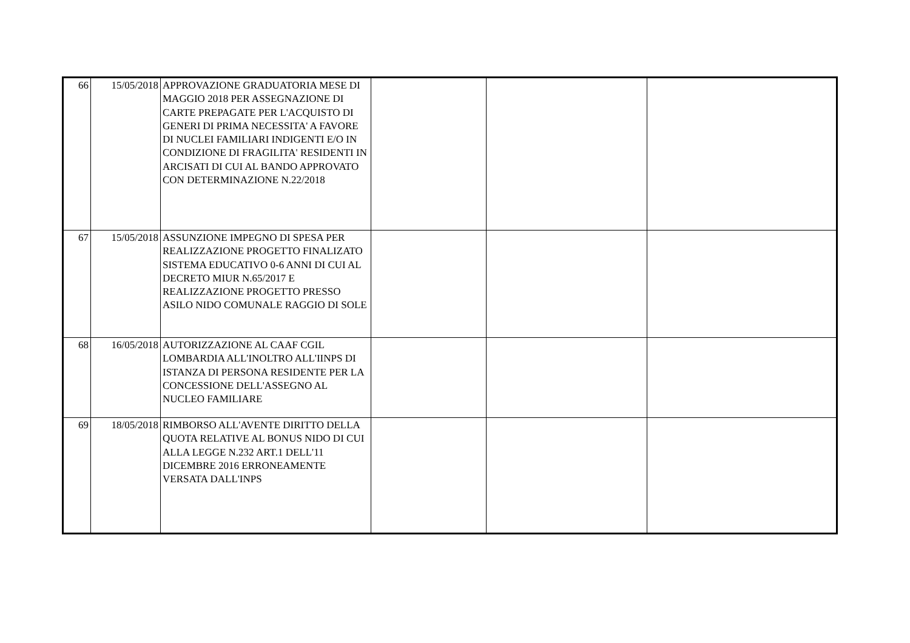| 66 | 15/05/2018 | APPROVAZIONE GRADUATORIA MESE DI MAGGIO 2018 PER ASSEGNAZIONE DI CARTE PREPAGATE PER L'ACQUISTO DI GENERI DI PRIMA NECESSITA' A FAVORE DI NUCLEI FAMILIARI INDIGENTI E/O IN CONDIZIONE DI FRAGILITA' RESIDENTI IN ARCISATI DI CUI AL BANDO APPROVATO CON DETERMINAZIONE N.22/2018 | | | |
| 67 | 15/05/2018 | ASSUNZIONE IMPEGNO DI SPESA PER REALIZZAZIONE PROGETTO FINALIZATO SISTEMA EDUCATIVO 0-6 ANNI DI CUI AL DECRETO MIUR N.65/2017 E REALIZZAZIONE PROGETTO PRESSO ASILO NIDO COMUNALE RAGGIO DI SOLE | | | |
| 68 | 16/05/2018 | AUTORIZZAZIONE AL CAAF CGIL LOMBARDIA ALL'INOLTRO ALL'IINPS DI ISTANZA DI PERSONA RESIDENTE PER LA CONCESSIONE DELL'ASSEGNO AL NUCLEO FAMILIARE | | | |
| 69 | 18/05/2018 | RIMBORSO ALL'AVENTE DIRITTO DELLA QUOTA RELATIVE AL BONUS NIDO DI CUI ALLA LEGGE N.232 ART.1 DELL'11 DICEMBRE 2016 ERRONEAMENTE VERSATA DALL'INPS | | | |